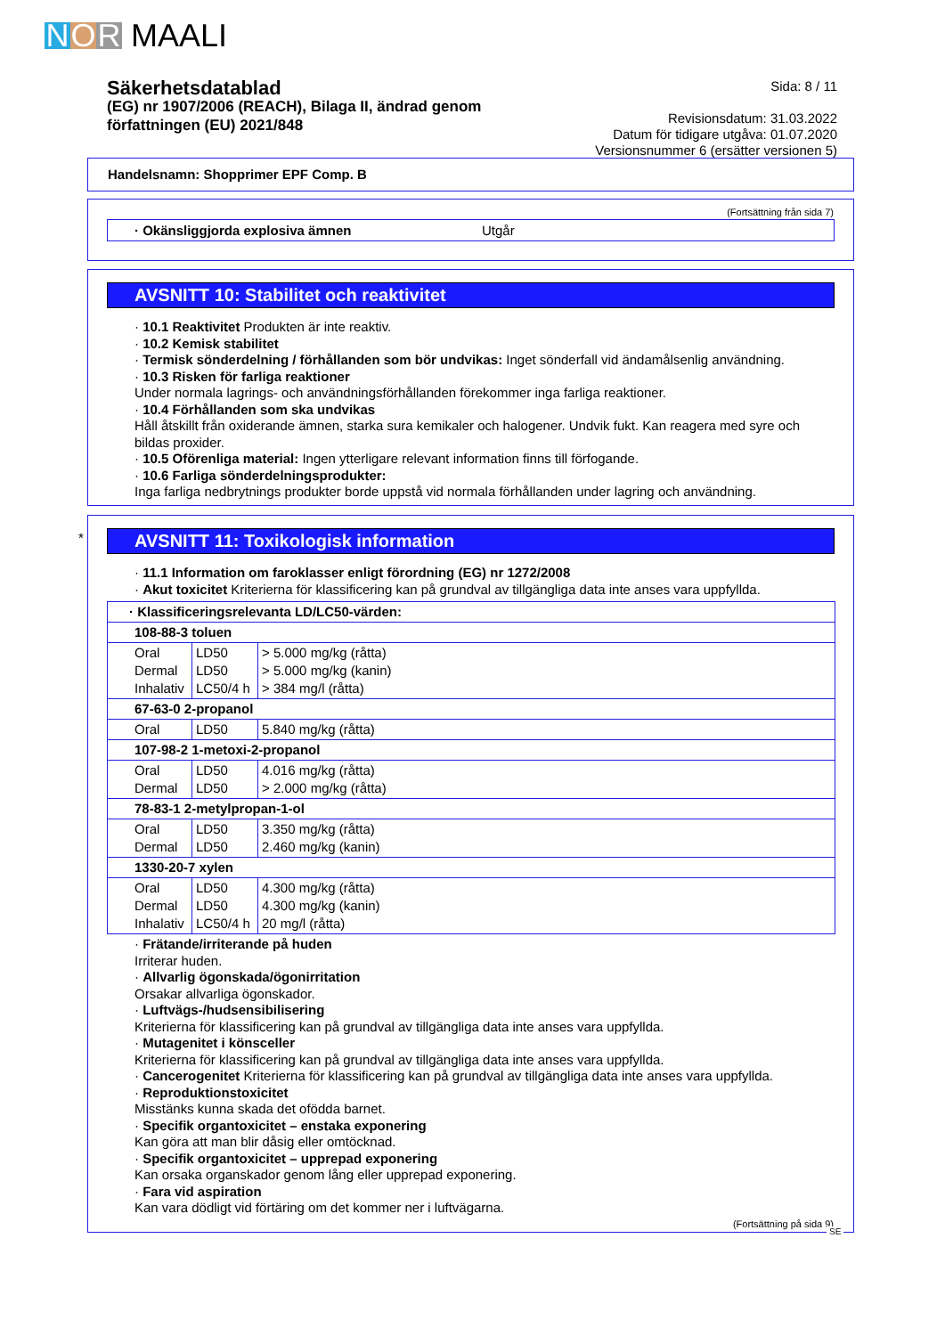N O R MAALI
Säkerhetsdatablad
(EG) nr 1907/2006 (REACH), Bilaga II, ändrad genom
författningen (EU) 2021/848
Sida: 8 / 11
Revisionsdatum: 31.03.2022
Datum för tidigare utgåva: 01.07.2020
Versionsnummer 6 (ersätter versionen 5)
Handelsnamn: Shopprimer EPF Comp. B
(Fortsättning från sida 7)
· Okänsliggjorda explosiva ämnen Utgår
AVSNITT 10: Stabilitet och reaktivitet
· 10.1 Reaktivitet Produkten är inte reaktiv.
· 10.2 Kemisk stabilitet
· Termisk sönderdelning / förhållanden som bör undvikas: Inget sönderfall vid ändamålsenlig användning.
· 10.3 Risken för farliga reaktioner
Under normala lagrings- och användningsförhållanden förekommer inga farliga reaktioner.
· 10.4 Förhållanden som ska undvikas
Håll åtskillt från oxiderande ämnen, starka sura kemikaler och halogener. Undvik fukt. Kan reagera med syre och bildas proxider.
· 10.5 Oförenliga material: Ingen ytterligare relevant information finns till förfogande.
· 10.6 Farliga sönderdelningsprodukter:
Inga farliga nedbrytnings produkter borde uppstå vid normala förhållanden under lagring och användning.
*
AVSNITT 11: Toxikologisk information
· 11.1 Information om faroklasser enligt förordning (EG) nr 1272/2008
· Akut toxicitet Kriterierna för klassificering kan på grundval av tillgängliga data inte anses vara uppfyllda.
| · Klassificeringsrelevanta LD/LC50-värden: | | |
| 108-88-3 toluen | | |
| Oral Dermal Inhalativ | LD50 LD50 LC50/4 h | > 5.000 mg/kg (råtta) > 5.000 mg/kg (kanin) > 384 mg/l (råtta) |
| 67-63-0 2-propanol | | |
| Oral | LD50 | 5.840 mg/kg (råtta) |
| 107-98-2 1-metoxi-2-propanol | | |
| Oral Dermal | LD50 LD50 | 4.016 mg/kg (råtta) > 2.000 mg/kg (råtta) |
| 78-83-1 2-metylpropan-1-ol | | |
| Oral Dermal | LD50 LD50 | 3.350 mg/kg (råtta) 2.460 mg/kg (kanin) |
| 1330-20-7 xylen | | |
| Oral Dermal Inhalativ | LD50 LD50 LC50/4 h | 4.300 mg/kg (råtta) 4.300 mg/kg (kanin) 20 mg/l (råtta) |
· Frätande/irriterande på huden
Irriterar huden.
· Allvarlig ögonskada/ögonirritation
Orsakar allvarliga ögonskador.
· Luftvägs-/hudsensibilisering
Kriterierna för klassificering kan på grundval av tillgängliga data inte anses vara uppfyllda.
· Mutagenitet i könsceller
Kriterierna för klassificering kan på grundval av tillgängliga data inte anses vara uppfyllda.
· Cancerogenitet Kriterierna för klassificering kan på grundval av tillgängliga data inte anses vara uppfyllda.
· Reproduktionstoxicitet
Misstänks kunna skada det ofödda barnet.
· Specifik organtoxicitet – enstaka exponering
Kan göra att man blir dåsig eller omtöcknad.
· Specifik organtoxicitet – upprepad exponering
Kan orsaka organskador genom lång eller upprepad exponering.
· Fara vid aspiration
Kan vara dödligt vid förtäring om det kommer ner i luftvägarna.
(Fortsättning på sida 9)
SE